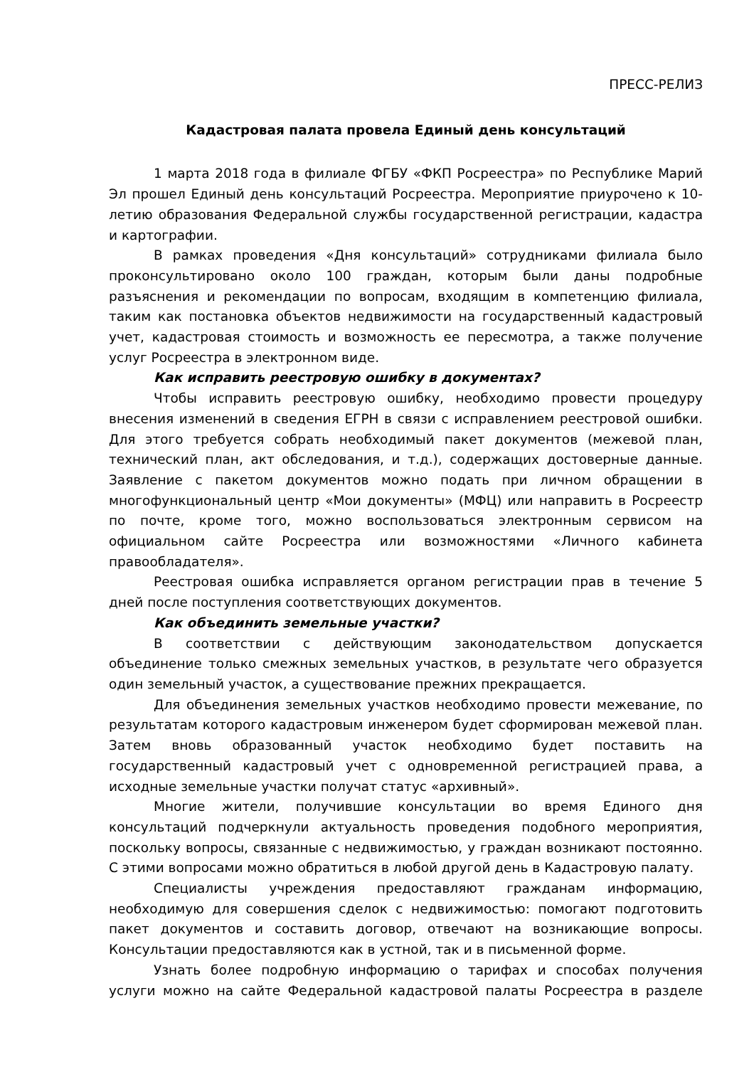ПРЕСС-РЕЛИЗ
Кадастровая палата провела Единый день консультаций
1 марта 2018 года в филиале ФГБУ «ФКП Росреестра» по Республике Марий Эл прошел Единый день консультаций Росреестра. Мероприятие приурочено к 10-летию образования Федеральной службы государственной регистрации, кадастра и картографии.
В рамках проведения «Дня консультаций» сотрудниками филиала было проконсультировано около 100 граждан, которым были даны подробные разъяснения и рекомендации по вопросам, входящим в компетенцию филиала, таким как постановка объектов недвижимости на государственный кадастровый учет, кадастровая стоимость и возможность ее пересмотра, а также получение услуг Росреестра в электронном виде.
Как исправить реестровую ошибку в документах?
Чтобы исправить реестровую ошибку, необходимо провести процедуру внесения изменений в сведения ЕГРН в связи с исправлением реестровой ошибки. Для этого требуется собрать необходимый пакет документов (межевой план, технический план, акт обследования, и т.д.), содержащих достоверные данные. Заявление с пакетом документов можно подать при личном обращении в многофункциональный центр «Мои документы» (МФЦ) или направить в Росреестр по почте, кроме того, можно воспользоваться электронным сервисом на официальном сайте Росреестра или возможностями «Личного кабинета правообладателя».
Реестровая ошибка исправляется органом регистрации прав в течение 5 дней после поступления соответствующих документов.
Как объединить земельные участки?
В соответствии с действующим законодательством допускается объединение только смежных земельных участков, в результате чего образуется один земельный участок, а существование прежних прекращается.
Для объединения земельных участков необходимо провести межевание, по результатам которого кадастровым инженером будет сформирован межевой план. Затем вновь образованный участок необходимо будет поставить на государственный кадастровый учет с одновременной регистрацией права, а исходные земельные участки получат статус «архивный».
Многие жители, получившие консультации во время Единого дня консультаций подчеркнули актуальность проведения подобного мероприятия, поскольку вопросы, связанные с недвижимостью, у граждан возникают постоянно. С этими вопросами можно обратиться в любой другой день в Кадастровую палату.
Специалисты учреждения предоставляют гражданам информацию, необходимую для совершения сделок с недвижимостью: помогают подготовить пакет документов и составить договор, отвечают на возникающие вопросы. Консультации предоставляются как в устной, так и в письменной форме.
Узнать более подробную информацию о тарифах и способах получения услуги можно на сайте Федеральной кадастровой палаты Росреестра в разделе